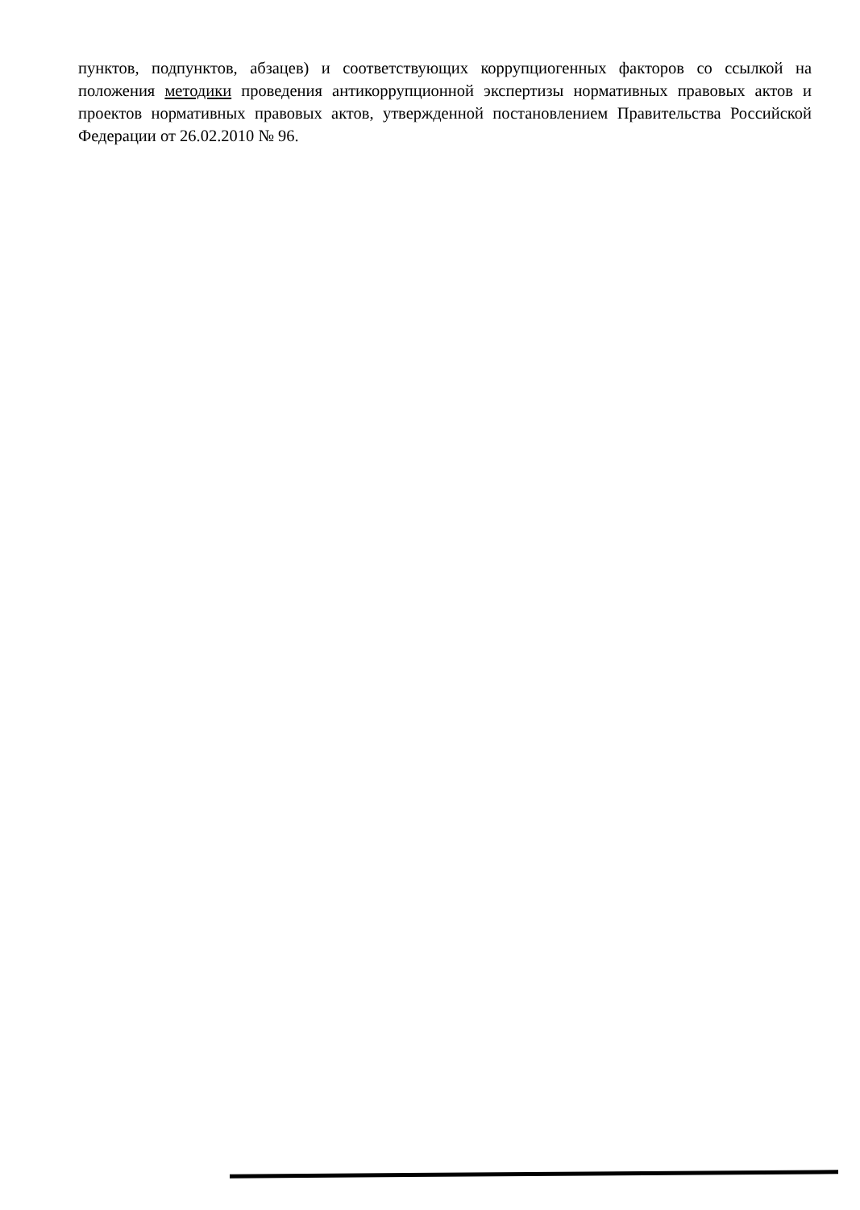пунктов, подпунктов, абзацев) и соответствующих коррупциогенных факторов со ссылкой на положения методики проведения антикоррупционной экспертизы нормативных правовых актов и проектов нормативных правовых актов, утвержденной постановлением Правительства Российской Федерации от 26.02.2010 № 96.